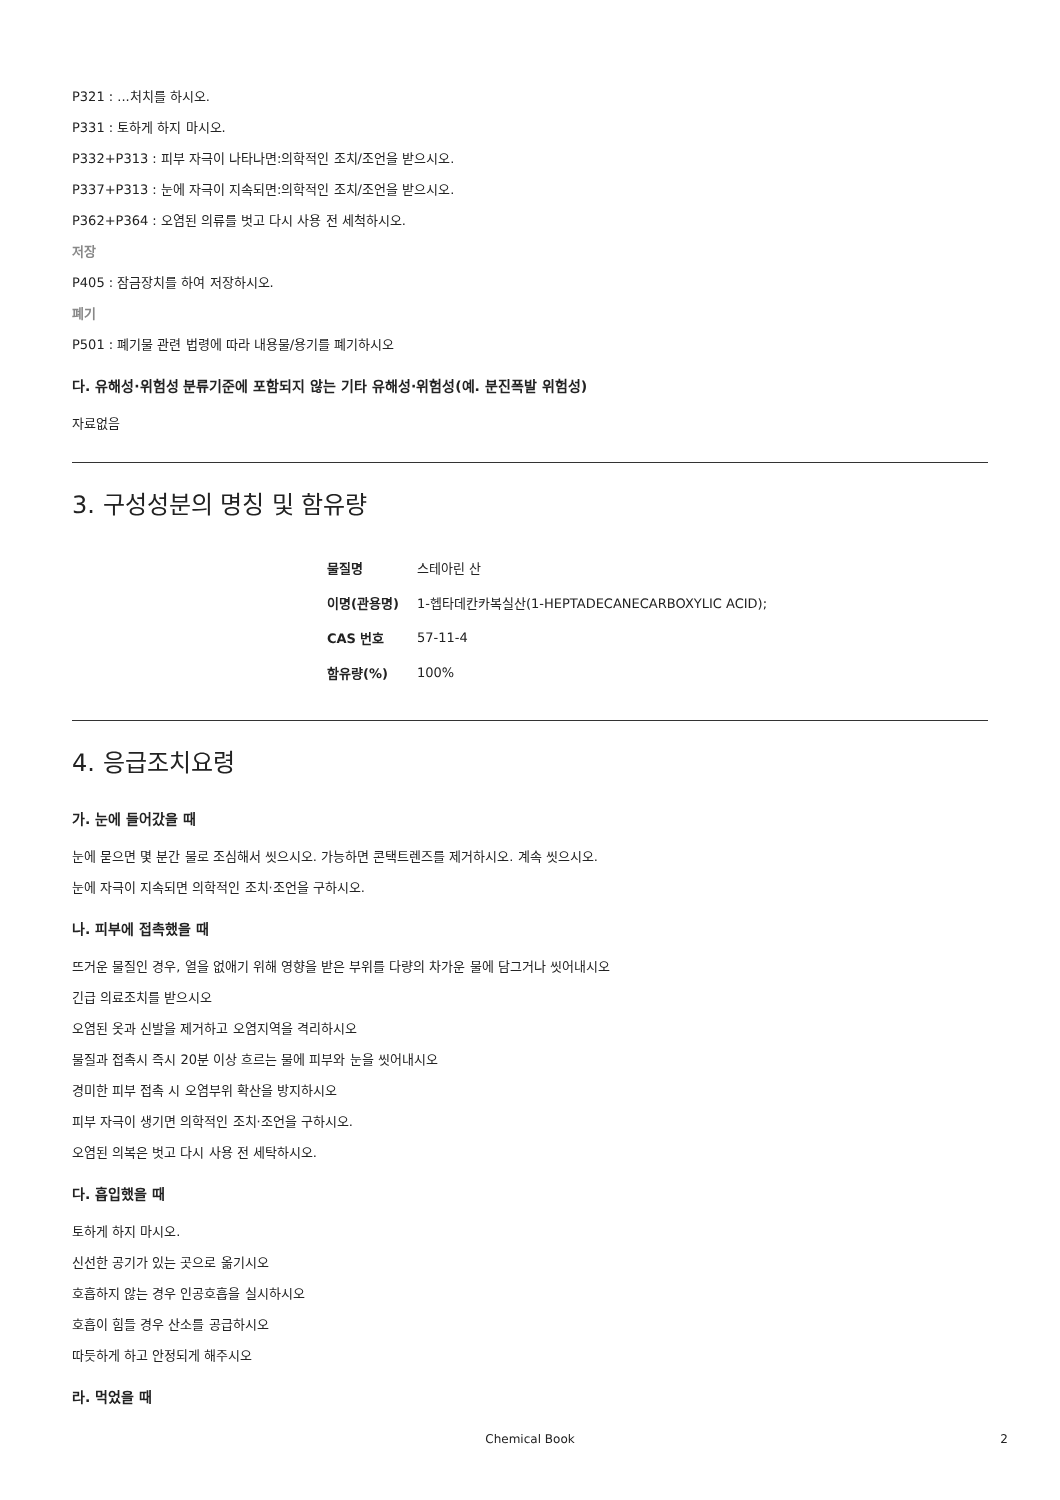P321 : ...처치를 하시오.
P331 : 토하게 하지 마시오.
P332+P313 : 피부 자극이 나타나면:의학적인 조치/조언을 받으시오.
P337+P313 : 눈에 자극이 지속되면:의학적인 조치/조언을 받으시오.
P362+P364 : 오염된 의류를 벗고 다시 사용 전 세척하시오.
저장
P405 : 잠금장치를 하여 저장하시오.
폐기
P501 : 폐기물 관련 법령에 따라 내용물/용기를 폐기하시오
다. 유해성·위험성 분류기준에 포함되지 않는 기타 유해성·위험성(예. 분진폭발 위험성)
자료없음
3. 구성성분의 명칭 및 함유량
| 물질명 | 스테아린 산 |
| 이명(관용명) | 1-헵타데칸카복실산(1-HEPTADECANECARBOXYLIC ACID); |
| CAS 번호 | 57-11-4 |
| 함유량(%) | 100% |
4. 응급조치요령
가. 눈에 들어갔을 때
눈에 묻으면 몇 분간 물로 조심해서 씻으시오. 가능하면 콘택트렌즈를 제거하시오. 계속 씻으시오.
눈에 자극이 지속되면 의학적인 조치·조언을 구하시오.
나. 피부에 접촉했을 때
뜨거운 물질인 경우, 열을 없애기 위해 영향을 받은 부위를 다량의 차가운 물에 담그거나 씻어내시오
긴급 의료조치를 받으시오
오염된 옷과 신발을 제거하고 오염지역을 격리하시오
물질과 접촉시 즉시 20분 이상 흐르는 물에 피부와 눈을 씻어내시오
경미한 피부 접촉 시 오염부위 확산을 방지하시오
피부 자극이 생기면 의학적인 조치·조언을 구하시오.
오염된 의복은 벗고 다시 사용 전 세탁하시오.
다. 흡입했을 때
토하게 하지 마시오.
신선한 공기가 있는 곳으로 옮기시오
호흡하지 않는 경우 인공호흡을 실시하시오
호흡이 힘들 경우 산소를 공급하시오
따듯하게 하고 안정되게 해주시오
라. 먹었을 때
Chemical Book 2